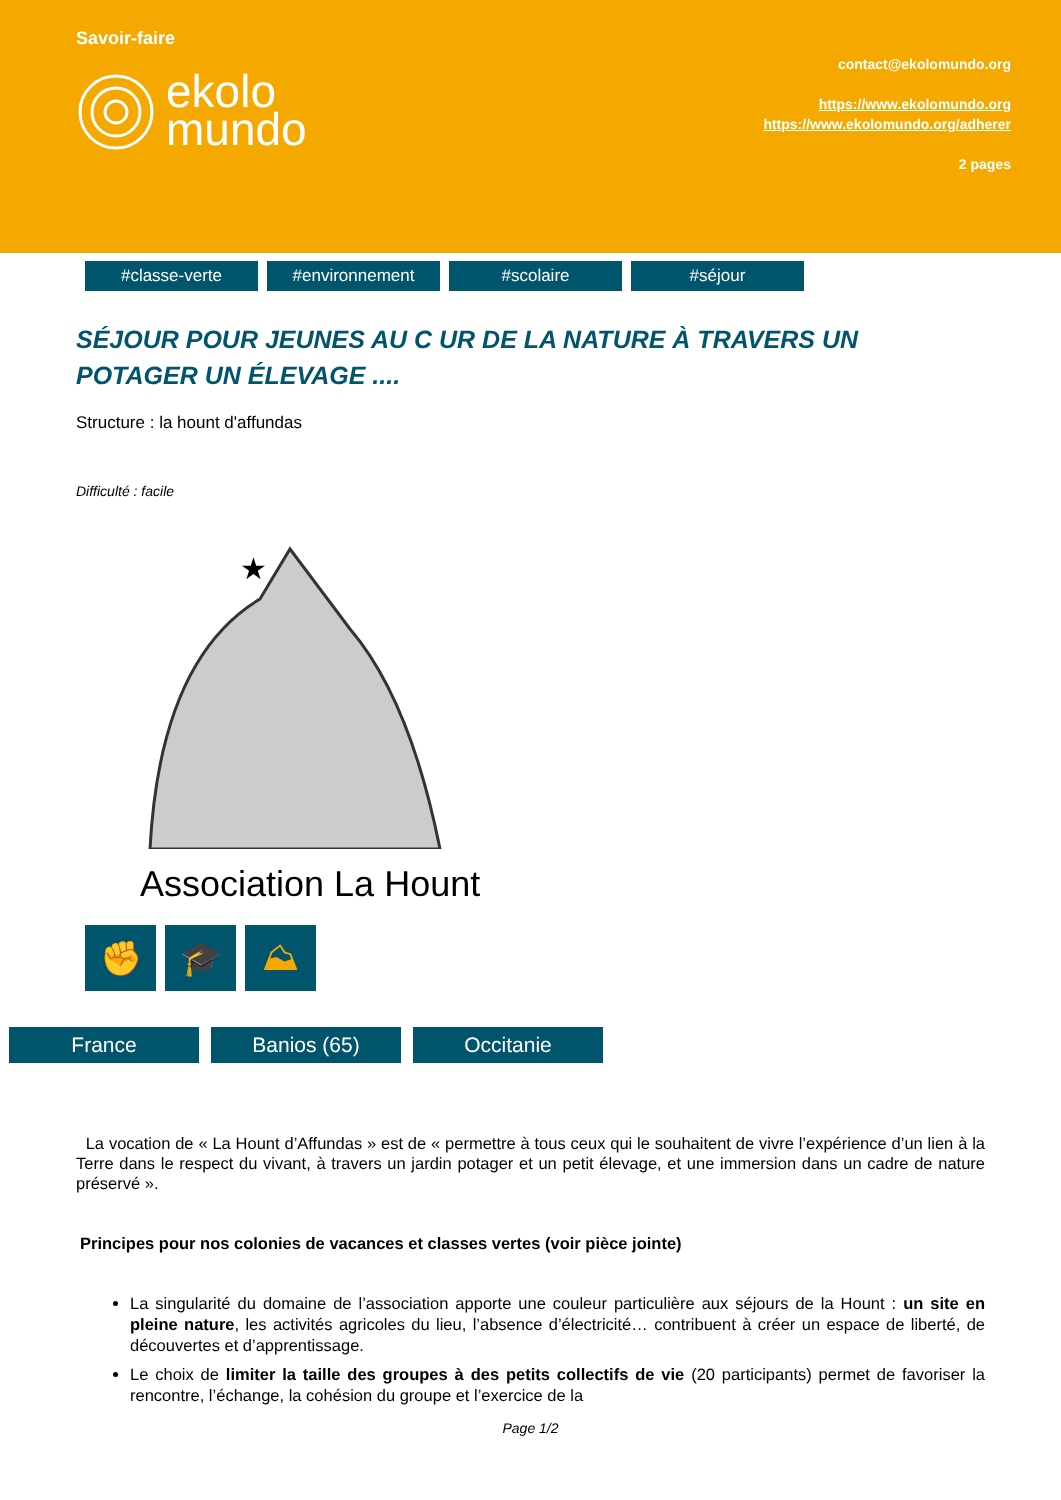Savoir-faire
ekolo
mundo
contact@ekolomundo.org
https://www.ekolomundo.org
https://www.ekolomundo.org/adherer
2 pages
#classe-verte #environnement #scolaire #séjour
SÉJOUR POUR JEUNES AU C UR DE LA NATURE À TRAVERS UN POTAGER UN ÉLEVAGE ....
Structure : la hount d'affundas
Difficulté : facile
★
Association La Hount
✊ 🎓 ⛰
France Banios (65) Occitanie
La vocation de « La Hount d’Affundas » est de « permettre à tous ceux qui le souhaitent de vivre l’expérience d’un lien à la Terre dans le respect du vivant, à travers un jardin potager et un petit élevage, et une immersion dans un cadre de nature préservé ».
Principes pour nos colonies de vacances et classes vertes (voir pièce jointe)
La singularité du domaine de l’association apporte une couleur particulière aux séjours de la Hount : un site en pleine nature, les activités agricoles du lieu, l’absence d’électricité… contribuent à créer un espace de liberté, de découvertes et d’apprentissage.
Le choix de limiter la taille des groupes à des petits collectifs de vie (20 participants) permet de favoriser la rencontre, l’échange, la cohésion du groupe et l’exercice de la
Page 1/2